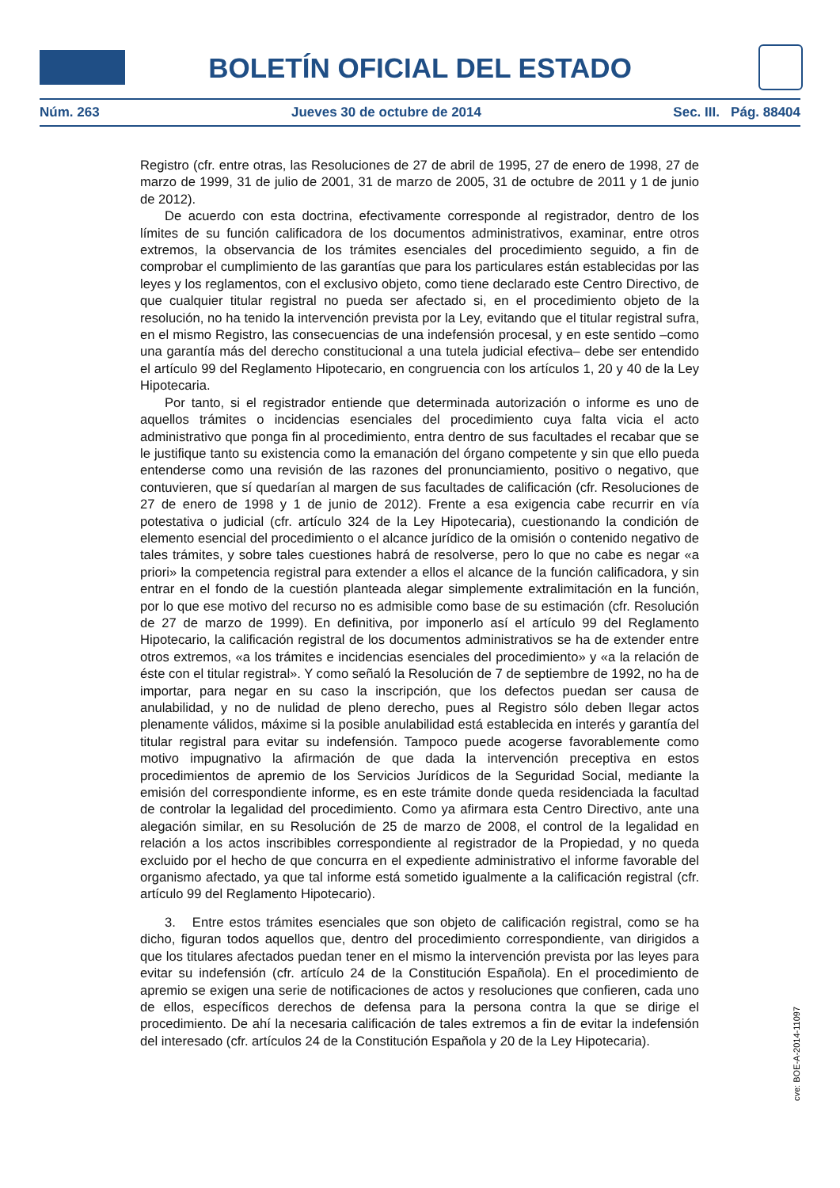BOLETÍN OFICIAL DEL ESTADO
Núm. 263 Jueves 30 de octubre de 2014 Sec. III. Pág. 88404
Registro (cfr. entre otras, las Resoluciones de 27 de abril de 1995, 27 de enero de 1998, 27 de marzo de 1999, 31 de julio de 2001, 31 de marzo de 2005, 31 de octubre de 2011 y 1 de junio de 2012).
De acuerdo con esta doctrina, efectivamente corresponde al registrador, dentro de los límites de su función calificadora de los documentos administrativos, examinar, entre otros extremos, la observancia de los trámites esenciales del procedimiento seguido, a fin de comprobar el cumplimiento de las garantías que para los particulares están establecidas por las leyes y los reglamentos, con el exclusivo objeto, como tiene declarado este Centro Directivo, de que cualquier titular registral no pueda ser afectado si, en el procedimiento objeto de la resolución, no ha tenido la intervención prevista por la Ley, evitando que el titular registral sufra, en el mismo Registro, las consecuencias de una indefensión procesal, y en este sentido –como una garantía más del derecho constitucional a una tutela judicial efectiva– debe ser entendido el artículo 99 del Reglamento Hipotecario, en congruencia con los artículos 1, 20 y 40 de la Ley Hipotecaria.
Por tanto, si el registrador entiende que determinada autorización o informe es uno de aquellos trámites o incidencias esenciales del procedimiento cuya falta vicia el acto administrativo que ponga fin al procedimiento, entra dentro de sus facultades el recabar que se le justifique tanto su existencia como la emanación del órgano competente y sin que ello pueda entenderse como una revisión de las razones del pronunciamiento, positivo o negativo, que contuvieren, que sí quedarían al margen de sus facultades de calificación (cfr. Resoluciones de 27 de enero de 1998 y 1 de junio de 2012). Frente a esa exigencia cabe recurrir en vía potestativa o judicial (cfr. artículo 324 de la Ley Hipotecaria), cuestionando la condición de elemento esencial del procedimiento o el alcance jurídico de la omisión o contenido negativo de tales trámites, y sobre tales cuestiones habrá de resolverse, pero lo que no cabe es negar «a priori» la competencia registral para extender a ellos el alcance de la función calificadora, y sin entrar en el fondo de la cuestión planteada alegar simplemente extralimitación en la función, por lo que ese motivo del recurso no es admisible como base de su estimación (cfr. Resolución de 27 de marzo de 1999). En definitiva, por imponerlo así el artículo 99 del Reglamento Hipotecario, la calificación registral de los documentos administrativos se ha de extender entre otros extremos, «a los trámites e incidencias esenciales del procedimiento» y «a la relación de éste con el titular registral». Y como señaló la Resolución de 7 de septiembre de 1992, no ha de importar, para negar en su caso la inscripción, que los defectos puedan ser causa de anulabilidad, y no de nulidad de pleno derecho, pues al Registro sólo deben llegar actos plenamente válidos, máxime si la posible anulabilidad está establecida en interés y garantía del titular registral para evitar su indefensión. Tampoco puede acogerse favorablemente como motivo impugnativo la afirmación de que dada la intervención preceptiva en estos procedimientos de apremio de los Servicios Jurídicos de la Seguridad Social, mediante la emisión del correspondiente informe, es en este trámite donde queda residenciada la facultad de controlar la legalidad del procedimiento. Como ya afirmara esta Centro Directivo, ante una alegación similar, en su Resolución de 25 de marzo de 2008, el control de la legalidad en relación a los actos inscribibles correspondiente al registrador de la Propiedad, y no queda excluido por el hecho de que concurra en el expediente administrativo el informe favorable del organismo afectado, ya que tal informe está sometido igualmente a la calificación registral (cfr. artículo 99 del Reglamento Hipotecario).
3. Entre estos trámites esenciales que son objeto de calificación registral, como se ha dicho, figuran todos aquellos que, dentro del procedimiento correspondiente, van dirigidos a que los titulares afectados puedan tener en el mismo la intervención prevista por las leyes para evitar su indefensión (cfr. artículo 24 de la Constitución Española). En el procedimiento de apremio se exigen una serie de notificaciones de actos y resoluciones que confieren, cada uno de ellos, específicos derechos de defensa para la persona contra la que se dirige el procedimiento. De ahí la necesaria calificación de tales extremos a fin de evitar la indefensión del interesado (cfr. artículos 24 de la Constitución Española y 20 de la Ley Hipotecaria).
cve: BOE-A-2014-11097